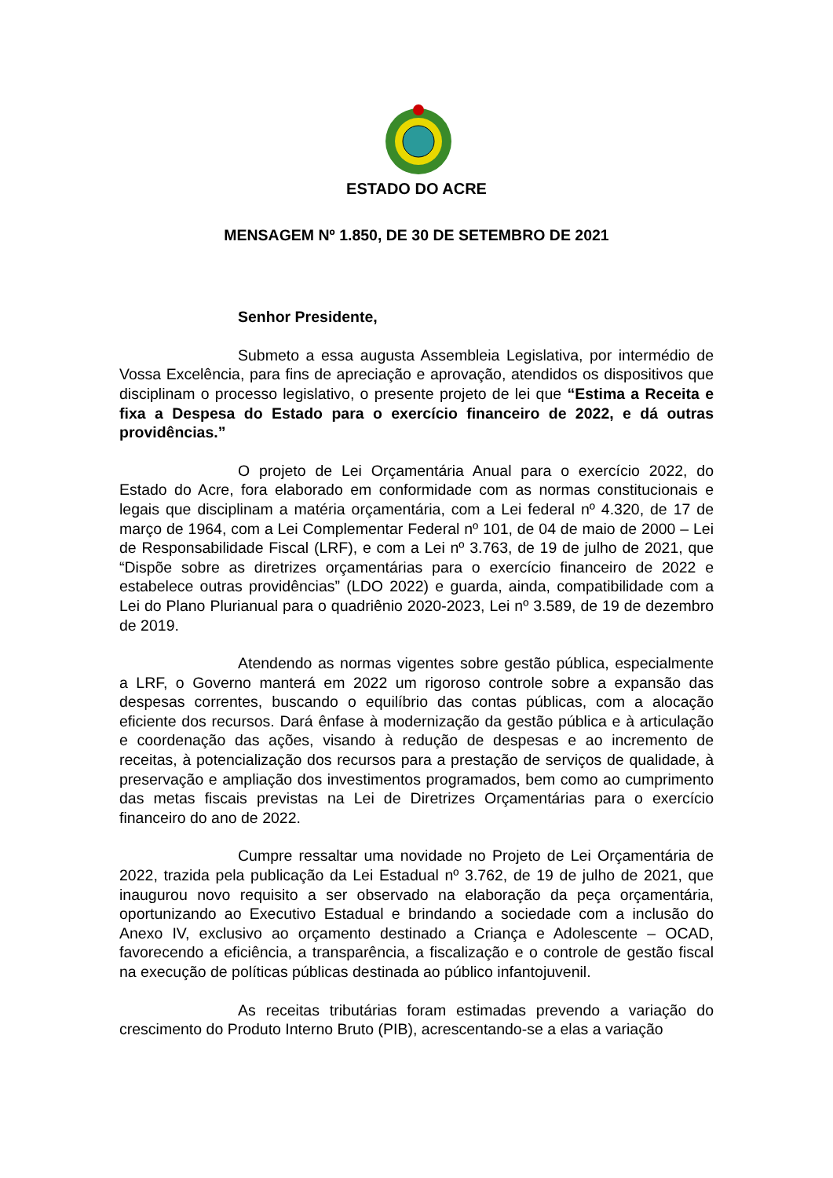ESTADO DO ACRE
MENSAGEM Nº 1.850, DE 30 DE SETEMBRO DE 2021
Senhor Presidente,
Submeto a essa augusta Assembleia Legislativa, por intermédio de Vossa Excelência, para fins de apreciação e aprovação, atendidos os dispositivos que disciplinam o processo legislativo, o presente projeto de lei que “Estima a Receita e fixa a Despesa do Estado para o exercício financeiro de 2022, e dá outras providências.”
O projeto de Lei Orçamentária Anual para o exercício 2022, do Estado do Acre, fora elaborado em conformidade com as normas constitucionais e legais que disciplinam a matéria orçamentária, com a Lei federal nº 4.320, de 17 de março de 1964, com a Lei Complementar Federal nº 101, de 04 de maio de 2000 – Lei de Responsabilidade Fiscal (LRF), e com a Lei nº 3.763, de 19 de julho de 2021, que “Dispõe sobre as diretrizes orçamentárias para o exercício financeiro de 2022 e estabelece outras providências” (LDO 2022) e guarda, ainda, compatibilidade com a Lei do Plano Plurianual para o quadriênio 2020-2023, Lei nº 3.589, de 19 de dezembro de 2019.
Atendendo as normas vigentes sobre gestão pública, especialmente a LRF, o Governo manterá em 2022 um rigoroso controle sobre a expansão das despesas correntes, buscando o equilíbrio das contas públicas, com a alocação eficiente dos recursos. Dará ênfase à modernização da gestão pública e à articulação e coordenação das ações, visando à redução de despesas e ao incremento de receitas, à potencialização dos recursos para a prestação de serviços de qualidade, à preservação e ampliação dos investimentos programados, bem como ao cumprimento das metas fiscais previstas na Lei de Diretrizes Orçamentárias para o exercício financeiro do ano de 2022.
Cumpre ressaltar uma novidade no Projeto de Lei Orçamentária de 2022, trazida pela publicação da Lei Estadual nº 3.762, de 19 de julho de 2021, que inaugurou novo requisito a ser observado na elaboração da peça orçamentária, oportunizando ao Executivo Estadual e brindando a sociedade com a inclusão do Anexo IV, exclusivo ao orçamento destinado a Criança e Adolescente – OCAD, favorecendo a eficiência, a transparência, a fiscalização e o controle de gestão fiscal na execução de políticas públicas destinada ao público infantojuvenil.
As receitas tributárias foram estimadas prevendo a variação do crescimento do Produto Interno Bruto (PIB), acrescentando-se a elas a variação